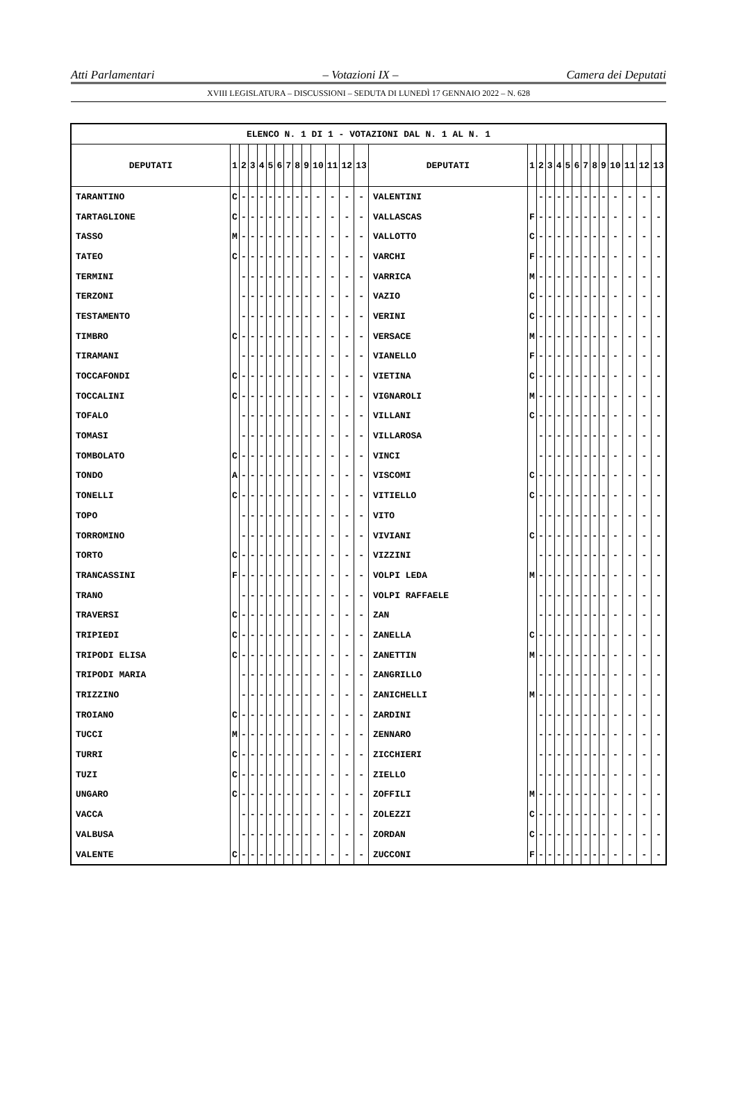Atti Parlamentari – Votazioni IX – Camera dei Deputati
XVIII LEGISLATURA – DISCUSSIONI – SEDUTA DI LUNEDÌ 17 GENNAIO 2022 – N. 628
| ELENCO N. 1 DI 1 - VOTAZIONI DAL N. 1 AL N. 1 | | | | | | | | | | | | | | | | | | | | | | | | | | | |
| --- | --- | --- | --- | --- | --- | --- | --- | --- | --- | --- | --- | --- | --- | --- | --- | --- | --- | --- | --- | --- | --- | --- | --- | --- | --- | --- | --- |
| DEPUTATI | 1 | 2 | 3 | 4 | 5 | 6 | 7 | 8 | 9 | 10 | 11 | 12 | 13 | DEPUTATI | 1 | 2 | 3 | 4 | 5 | 6 | 7 | 8 | 9 | 10 | 11 | 12 | 13 |
| TARANTINO | C | - | - | - | - | - | - | - | - | - | - | - | - | VALENTINI | | - | - | - | - | - | - | - | - | - | - | - | - |
| TARTAGLIONE | C | - | - | - | - | - | - | - | - | - | - | - | - | VALLASCAS | F | - | - | - | - | - | - | - | - | - | - | - | - |
| TASSO | M | - | - | - | - | - | - | - | - | - | - | - | - | VALLOTTO | C | - | - | - | - | - | - | - | - | - | - | - | - |
| TATEO | C | - | - | - | - | - | - | - | - | - | - | - | - | VARCHI | F | - | - | - | - | - | - | - | - | - | - | - | - |
| TERMINI | | - | - | - | - | - | - | - | - | - | - | - | - | VARRICA | M | - | - | - | - | - | - | - | - | - | - | - | - |
| TERZONI | | - | - | - | - | - | - | - | - | - | - | - | - | VAZIO | C | - | - | - | - | - | - | - | - | - | - | - | - |
| TESTAMENTO | | - | - | - | - | - | - | - | - | - | - | - | - | VERINI | C | - | - | - | - | - | - | - | - | - | - | - | - |
| TIMBRO | C | - | - | - | - | - | - | - | - | - | - | - | - | VERSACE | M | - | - | - | - | - | - | - | - | - | - | - | - |
| TIRAMANI | | - | - | - | - | - | - | - | - | - | - | - | - | VIANELLO | F | - | - | - | - | - | - | - | - | - | - | - | - |
| TOCCAFONDI | C | - | - | - | - | - | - | - | - | - | - | - | - | VIETINA | C | - | - | - | - | - | - | - | - | - | - | - | - |
| TOCCALINI | C | - | - | - | - | - | - | - | - | - | - | - | - | VIGNAROLI | M | - | - | - | - | - | - | - | - | - | - | - | - |
| TOFALO | | - | - | - | - | - | - | - | - | - | - | - | - | VILLANI | C | - | - | - | - | - | - | - | - | - | - | - | - |
| TOMASI | | - | - | - | - | - | - | - | - | - | - | - | - | VILLAROSA | | - | - | - | - | - | - | - | - | - | - | - | - |
| TOMBOLATO | C | - | - | - | - | - | - | - | - | - | - | - | - | VINCI | | - | - | - | - | - | - | - | - | - | - | - | - |
| TONDO | A | - | - | - | - | - | - | - | - | - | - | - | - | VISCOMI | C | - | - | - | - | - | - | - | - | - | - | - | - |
| TONELLI | C | - | - | - | - | - | - | - | - | - | - | - | - | VITIELLO | C | - | - | - | - | - | - | - | - | - | - | - | - |
| TOPO | | - | - | - | - | - | - | - | - | - | - | - | - | VITO | | - | - | - | - | - | - | - | - | - | - | - | - |
| TORROMINO | | - | - | - | - | - | - | - | - | - | - | - | - | VIVIANI | C | - | - | - | - | - | - | - | - | - | - | - | - |
| TORTO | C | - | - | - | - | - | - | - | - | - | - | - | - | VIZZINI | | - | - | - | - | - | - | - | - | - | - | - | - |
| TRANCASSINI | F | - | - | - | - | - | - | - | - | - | - | - | - | VOLPI LEDA | M | - | - | - | - | - | - | - | - | - | - | - | - |
| TRANO | | - | - | - | - | - | - | - | - | - | - | - | - | VOLPI RAFFAELE | | - | - | - | - | - | - | - | - | - | - | - | - |
| TRAVERSI | C | - | - | - | - | - | - | - | - | - | - | - | - | ZAN | | - | - | - | - | - | - | - | - | - | - | - | - |
| TRIPIEDI | C | - | - | - | - | - | - | - | - | - | - | - | - | ZANELLA | C | - | - | - | - | - | - | - | - | - | - | - | - |
| TRIPODI ELISA | C | - | - | - | - | - | - | - | - | - | - | - | - | ZANETTIN | M | - | - | - | - | - | - | - | - | - | - | - | - |
| TRIPODI MARIA | | - | - | - | - | - | - | - | - | - | - | - | - | ZANGRILLO | | - | - | - | - | - | - | - | - | - | - | - | - |
| TRIZZINO | | - | - | - | - | - | - | - | - | - | - | - | - | ZANICHELLI | M | - | - | - | - | - | - | - | - | - | - | - | - |
| TROIANO | C | - | - | - | - | - | - | - | - | - | - | - | - | ZARDINI | | - | - | - | - | - | - | - | - | - | - | - | - |
| TUCCI | M | - | - | - | - | - | - | - | - | - | - | - | - | ZENNARO | | - | - | - | - | - | - | - | - | - | - | - | - |
| TURRI | C | - | - | - | - | - | - | - | - | - | - | - | - | ZICCHIERI | | - | - | - | - | - | - | - | - | - | - | - | - |
| TUZI | C | - | - | - | - | - | - | - | - | - | - | - | - | ZIELLO | | - | - | - | - | - | - | - | - | - | - | - | - |
| UNGARO | C | - | - | - | - | - | - | - | - | - | - | - | - | ZOFFILI | M | - | - | - | - | - | - | - | - | - | - | - | - |
| VACCA | | - | - | - | - | - | - | - | - | - | - | - | - | ZOLEZZI | C | - | - | - | - | - | - | - | - | - | - | - | - |
| VALBUSA | | - | - | - | - | - | - | - | - | - | - | - | - | ZORDAN | C | - | - | - | - | - | - | - | - | - | - | - | - |
| VALENTE | C | - | - | - | - | - | - | - | - | - | - | - | - | ZUCCONI | F | - | - | - | - | - | - | - | - | - | - | - | - |